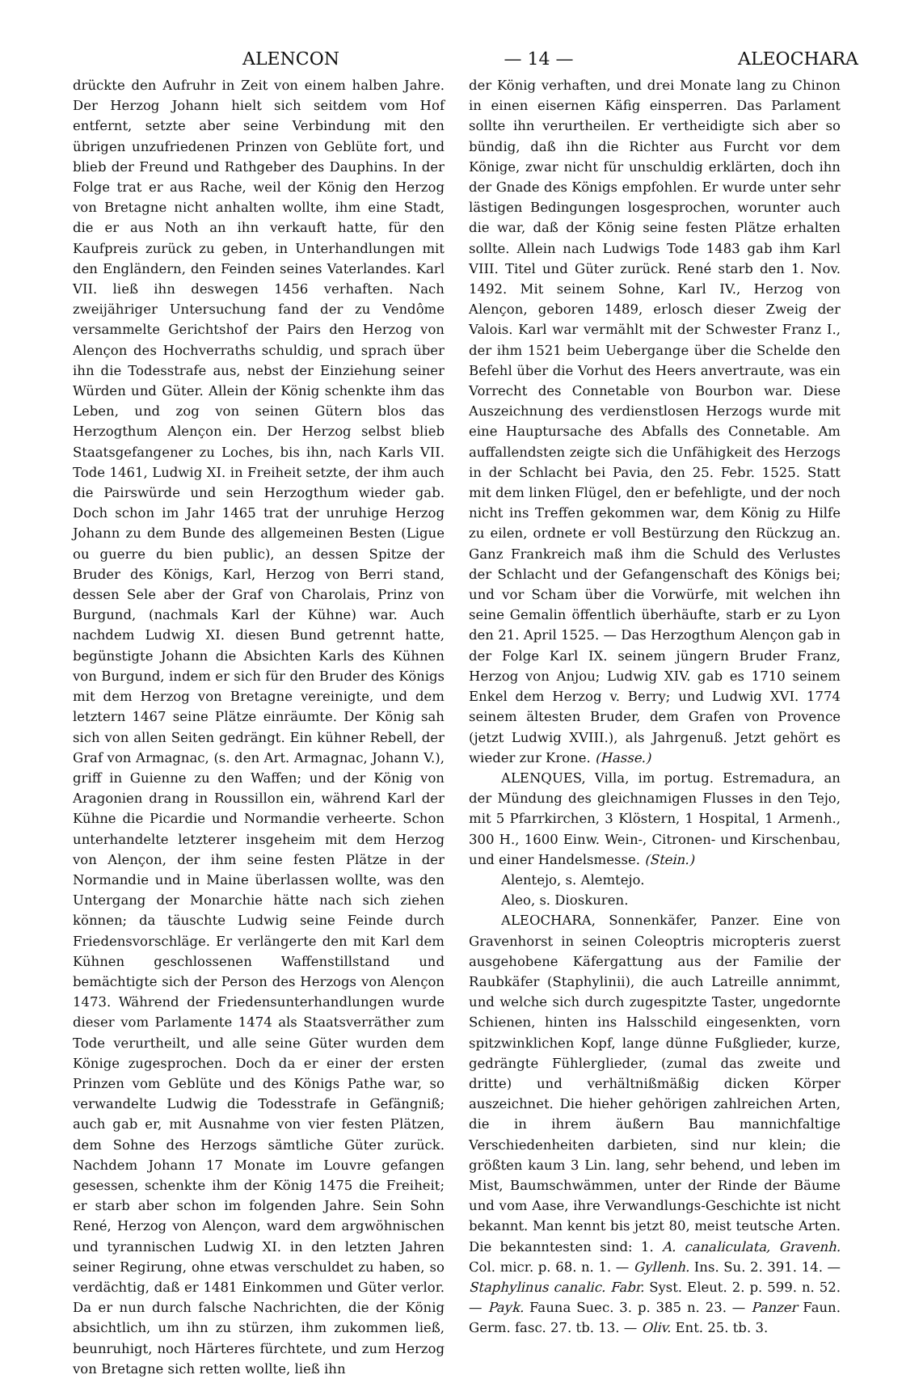ALENCON — 14 — ALEOCHARA
drückte den Aufruhr in Zeit von einem halben Jahre. Der Herzog Johann hielt sich seitdem vom Hof entfernt, setzte aber seine Verbindung mit den übrigen unzufriedenen Prinzen von Geblüte fort, und blieb der Freund und Rathgeber des Dauphins. In der Folge trat er aus Rache, weil der König den Herzog von Bretagne nicht anhalten wollte, ihm eine Stadt, die er aus Noth an ihn verkauft hatte, für den Kaufpreis zurück zu geben, in Unterhandlungen mit den Engländern, den Feinden seines Vaterlandes. Karl VII. ließ ihn deswegen 1456 verhaften. Nach zweijähriger Untersuchung fand der zu Vendôme versammelte Gerichtshof der Pairs den Herzog von Alençon des Hochverraths schuldig, und sprach über ihn die Todesstrafe aus, nebst der Einziehung seiner Würden und Güter. Allein der König schenkte ihm das Leben, und zog von seinen Gütern blos das Herzogthum Alençon ein. Der Herzog selbst blieb Staatsgefangener zu Loches, bis ihn, nach Karls VII. Tode 1461, Ludwig XI. in Freiheit setzte, der ihm auch die Pairswürde und sein Herzogthum wieder gab. Doch schon im Jahr 1465 trat der unruhige Herzog Johann zu dem Bunde des allgemeinen Besten (Ligue ou guerre du bien public), an dessen Spitze der Bruder des Königs, Karl, Herzog von Berri stand, dessen Sele aber der Graf von Charolais, Prinz von Burgund, (nachmals Karl der Kühne) war. Auch nachdem Ludwig XI. diesen Bund getrennt hatte, begünstigte Johann die Absichten Karls des Kühnen von Burgund, indem er sich für den Bruder des Königs mit dem Herzog von Bretagne vereinigte, und dem letztern 1467 seine Plätze einräumte. Der König sah sich von allen Seiten gedrängt. Ein kühner Rebell, der Graf von Armagnac, (s. den Art. Armagnac, Johann V.), griff in Guienne zu den Waffen; und der König von Aragonien drang in Roussillon ein, während Karl der Kühne die Picardie und Normandie verheerte. Schon unterhandelte letzterer insgeheim mit dem Herzog von Alençon, der ihm seine festen Plätze in der Normandie und in Maine überlassen wollte, was den Untergang der Monarchie hätte nach sich ziehen können; da täuschte Ludwig seine Feinde durch Friedensvorschläge. Er verlängerte den mit Karl dem Kühnen geschlossenen Waffenstillstand und bemächtigte sich der Person des Herzogs von Alençon 1473. Während der Friedensunterhandlungen wurde dieser vom Parlamente 1474 als Staatsverräther zum Tode verurtheilt, und alle seine Güter wurden dem Könige zugesprochen. Doch da er einer der ersten Prinzen vom Geblüte und des Königs Pathe war, so verwandelte Ludwig die Todesstrafe in Gefängniß; auch gab er, mit Ausnahme von vier festen Plätzen, dem Sohne des Herzogs sämtliche Güter zurück. Nachdem Johann 17 Monate im Louvre gefangen gesessen, schenkte ihm der König 1475 die Freiheit; er starb aber schon im folgenden Jahre. Sein Sohn René, Herzog von Alençon, ward dem argwöhnischen und tyrannischen Ludwig XI. in den letzten Jahren seiner Regirung, ohne etwas verschuldet zu haben, so verdächtig, daß er 1481 Einkommen und Güter verlor. Da er nun durch falsche Nachrichten, die der König absichtlich, um ihn zu stürzen, ihm zukommen ließ, beunruhigt, noch Härteres fürchtete, und zum Herzog von Bretagne sich retten wollte, ließ ihn
der König verhaften, und drei Monate lang zu Chinon in einen eisernen Käfig einsperren. Das Parlament sollte ihn verurtheilen. Er vertheidigte sich aber so bündig, daß ihn die Richter aus Furcht vor dem Könige, zwar nicht für unschuldig erklärten, doch ihn der Gnade des Königs empfohlen. Er wurde unter sehr lästigen Bedingungen losgesprochen, worunter auch die war, daß der König seine festen Plätze erhalten sollte. Allein nach Ludwigs Tode 1483 gab ihm Karl VIII. Titel und Güter zurück. René starb den 1. Nov. 1492. Mit seinem Sohne, Karl IV., Herzog von Alençon, geboren 1489, erlosch dieser Zweig der Valois. Karl war vermählt mit der Schwester Franz I., der ihm 1521 beim Uebergange über die Schelde den Befehl über die Vorhut des Heers anvertraute, was ein Vorrecht des Connetable von Bourbon war. Diese Auszeichnung des verdienstlosen Herzogs wurde mit eine Hauptursache des Abfalls des Connetable. Am auffallendsten zeigte sich die Unfähigkeit des Herzogs in der Schlacht bei Pavia, den 25. Febr. 1525. Statt mit dem linken Flügel, den er befehligte, und der noch nicht ins Treffen gekommen war, dem König zu Hilfe zu eilen, ordnete er voll Bestürzung den Rückzug an. Ganz Frankreich maß ihm die Schuld des Verlustes der Schlacht und der Gefangenschaft des Königs bei; und vor Scham über die Vorwürfe, mit welchen ihn seine Gemalin öffentlich überhäufte, starb er zu Lyon den 21. April 1525. — Das Herzogthum Alençon gab in der Folge Karl IX. seinem jüngern Bruder Franz, Herzog von Anjou; Ludwig XIV. gab es 1710 seinem Enkel dem Herzog v. Berry; und Ludwig XVI. 1774 seinem ältesten Bruder, dem Grafen von Provence (jetzt Ludwig XVIII.), als Jahrgenuß. Jetzt gehört es wieder zur Krone. (Hasse.)
ALENQUES, Villa, im portug. Estremadura, an der Mündung des gleichnamigen Flusses in den Tejo, mit 5 Pfarrkirchen, 3 Klöstern, 1 Hospital, 1 Armenh., 300 H., 1600 Einw. Wein-, Citronen- und Kirschenbau, und einer Handelsmesse. (Stein.)
Alentejo, s. Alemtejo.
Aleo, s. Dioskuren.
ALEOCHARA, Sonnenkäfer, Panzer. Eine von Gravenhorst in seinen Coleoptris micropteris zuerst ausgehobene Käfergattung aus der Familie der Raubkäfer (Staphylinii), die auch Latreille annimmt, und welche sich durch zugespitzte Taster, ungedornte Schienen, hinten ins Halsschild eingesenkten, vorn spitzwinklichen Kopf, lange dünne Fußglieder, kurze, gedrängte Fühlerglieder, (zumal das zweite und dritte) und verhältnißmäßig dicken Körper auszeichnet. Die hieher gehörigen zahlreichen Arten, die in ihrem äußern Bau mannichfaltige Verschiedenheiten darbieten, sind nur klein; die größten kaum 3 Lin. lang, sehr behend, und leben im Mist, Baumschwämmen, unter der Rinde der Bäume und vom Aase, ihre Verwandlungs-Geschichte ist nicht bekannt. Man kennt bis jetzt 80, meist teutsche Arten. Die bekanntesten sind: 1. A. canaliculata, Gravenh. Col. micr. p. 68. n. 1. — Gyllenh. Ins. Su. 2. 391. 14. — Staphylinus canalic. Fabr. Syst. Eleut. 2. p. 599. n. 52. — Payk. Fauna Suec. 3. p. 385 n. 23. — Panzer Faun. Germ. fasc. 27. tb. 13. — Oliv. Ent. 25. tb. 3.